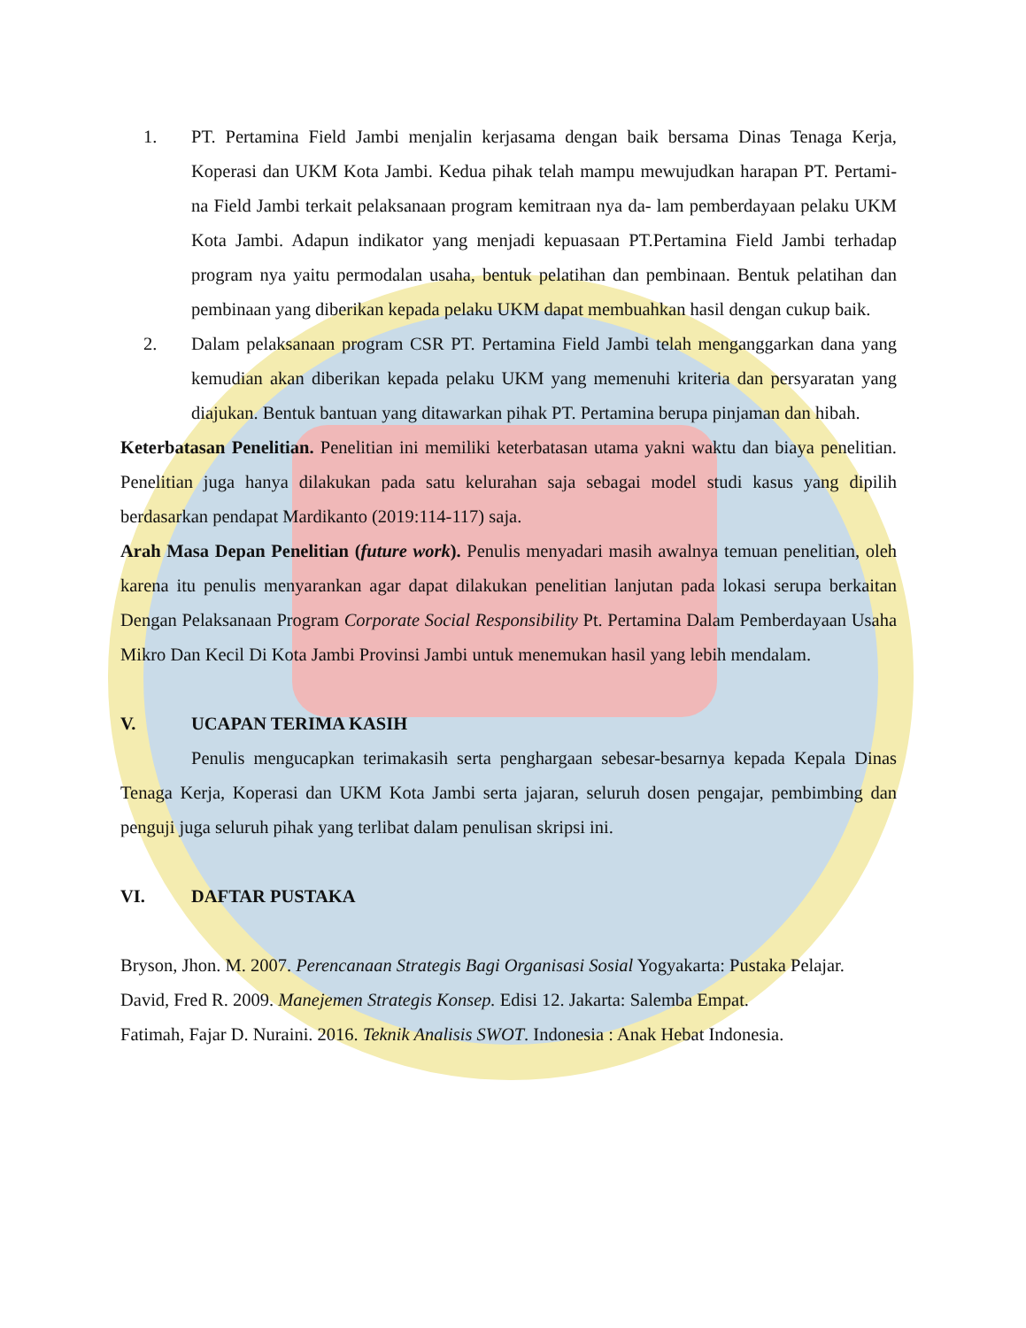1. PT. Pertamina Field Jambi menjalin kerjasama dengan baik bersama Dinas Tenaga Kerja, Koperasi dan UKM Kota Jambi. Kedua pihak telah mampu mewujudkan harapan PT. Pertami- na Field Jambi terkait pelaksanaan program kemitraan nya da- lam pemberdayaan pelaku UKM Kota Jambi. Adapun indikator yang menjadi kepuasaan PT.Pertamina Field Jambi terhadap program nya yaitu permodalan usaha, bentuk pelatihan dan pembinaan. Bentuk pelatihan dan pembinaan yang diberikan kepada pelaku UKM dapat membuahkan hasil dengan cukup baik.
2. Dalam pelaksanaan program CSR PT. Pertamina Field Jambi telah menganggarkan dana yang kemudian akan diberikan kepada pelaku UKM yang memenuhi kriteria dan persyaratan yang diajukan. Bentuk bantuan yang ditawarkan pihak PT. Pertamina berupa pinjaman dan hibah.
Keterbatasan Penelitian. Penelitian ini memiliki keterbatasan utama yakni waktu dan biaya penelitian. Penelitian juga hanya dilakukan pada satu kelurahan saja sebagai model studi kasus yang dipilih berdasarkan pendapat Mardikanto (2019:114-117) saja.
Arah Masa Depan Penelitian (future work). Penulis menyadari masih awalnya temuan penelitian, oleh karena itu penulis menyarankan agar dapat dilakukan penelitian lanjutan pada lokasi serupa berkaitan Dengan Pelaksanaan Program Corporate Social Responsibility Pt. Pertamina Dalam Pemberdayaan Usaha Mikro Dan Kecil Di Kota Jambi Provinsi Jambi untuk menemukan hasil yang lebih mendalam.
V. UCAPAN TERIMA KASIH
Penulis mengucapkan terimakasih serta penghargaan sebesar-besarnya kepada Kepala Dinas Tenaga Kerja, Koperasi dan UKM Kota Jambi serta jajaran, seluruh dosen pengajar, pembimbing dan penguji juga seluruh pihak yang terlibat dalam penulisan skripsi ini.
VI. DAFTAR PUSTAKA
Bryson, Jhon. M. 2007. Perencanaan Strategis Bagi Organisasi Sosial Yogyakarta: Pustaka Pelajar.
David, Fred R. 2009. Manejemen Strategis Konsep. Edisi 12. Jakarta: Salemba Empat.
Fatimah, Fajar D. Nuraini. 2016. Teknik Analisis SWOT. Indonesia : Anak Hebat Indonesia.